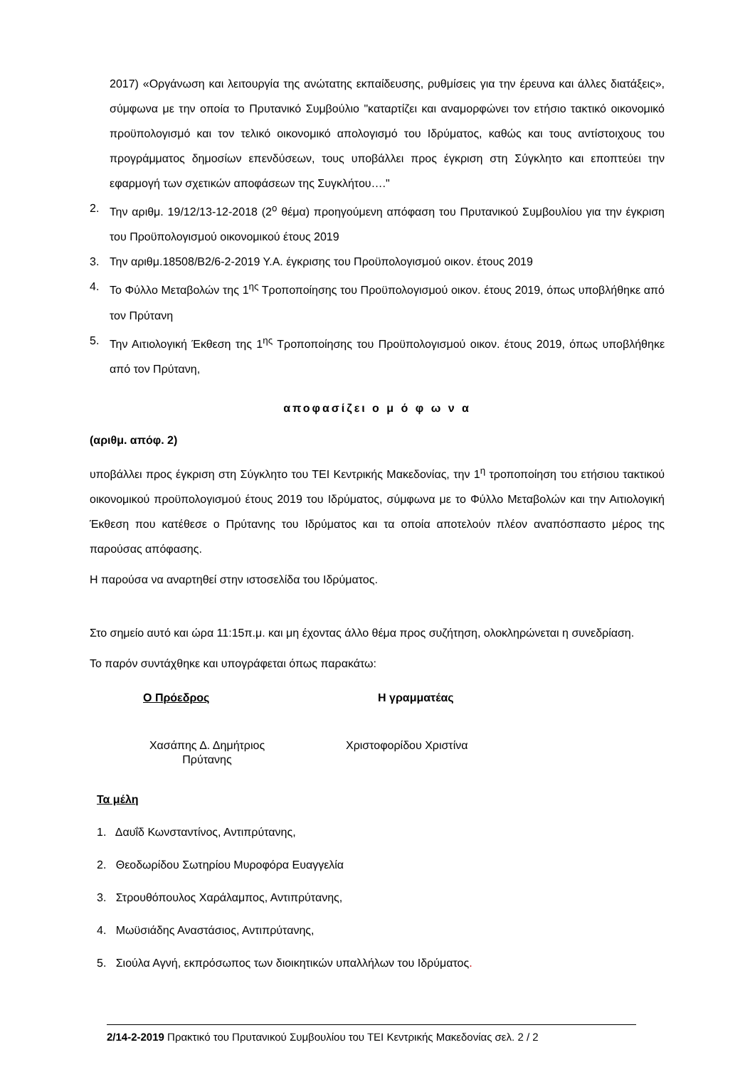2017) «Οργάνωση και λειτουργία της ανώτατης εκπαίδευσης, ρυθμίσεις για την έρευνα και άλλες διατάξεις», σύμφωνα με την οποία το Πρυτανικό Συμβούλιο "καταρτίζει και αναμορφώνει τον ετήσιο τακτικό οικονομικό προϋπολογισμό και τον τελικό οικονομικό απολογισμό του Ιδρύματος, καθώς και τους αντίστοιχους του προγράμματος δημοσίων επενδύσεων, τους υποβάλλει προς έγκριση στη Σύγκλητο και εποπτεύει την εφαρμογή των σχετικών αποφάσεων της Συγκλήτου…."
2. Την αριθμ. 19/12/13-12-2018 (2<sup>ο</sup> θέμα) προηγούμενη απόφαση του Πρυτανικού Συμβουλίου για την έγκριση του Προϋπολογισμού οικονομικού έτους 2019
3. Την αριθμ.18508/Β2/6-2-2019 Υ.Α. έγκρισης του Προϋπολογισμού οικον. έτους 2019
4. Το Φύλλο Μεταβολών της 1<sup>ης</sup> Τροποποίησης του Προϋπολογισμού οικον. έτους 2019, όπως υποβλήθηκε από τον Πρύτανη
5. Την Αιτιολογική Έκθεση της 1<sup>ης</sup> Τροποποίησης του Προϋπολογισμού οικον. έτους 2019, όπως υποβλήθηκε από τον Πρύτανη,
αποφασίζει ο μ ό φ ω ν α
(αριθμ. απόφ. 2)
υποβάλλει προς έγκριση στη Σύγκλητο του ΤΕΙ Κεντρικής Μακεδονίας, την 1<sup>η</sup> τροποποίηση του ετήσιου τακτικού οικονομικού προϋπολογισμού έτους 2019 του Ιδρύματος, σύμφωνα με το Φύλλο Μεταβολών και την Αιτιολογική Έκθεση που κατέθεσε ο Πρύτανης του Ιδρύματος και τα οποία αποτελούν πλέον αναπόσπαστο μέρος της παρούσας απόφασης.
Η παρούσα να αναρτηθεί στην ιστοσελίδα του Ιδρύματος.
Στο σημείο αυτό και ώρα 11:15π.μ. και μη έχοντας άλλο θέμα προς συζήτηση, ολοκληρώνεται η συνεδρίαση.
Το παρόν συντάχθηκε και υπογράφεται όπως παρακάτω:
Ο Πρόεδρος Η γραμματέας
Χασάπης Δ. Δημήτριος
Πρύτανης
Χριστοφορίδου Χριστίνα
Τα μέλη
1. Δαυΐδ Κωνσταντίνος, Αντιπρύτανης,
2. Θεοδωρίδου Σωτηρίου Μυροφόρα Ευαγγελία
3. Στρουθόπουλος Χαράλαμπος, Αντιπρύτανης,
4. Μωϋσιάδης Αναστάσιος, Αντιπρύτανης,
5. Σιούλα Αγνή, εκπρόσωπος των διοικητικών υπαλλήλων του Ιδρύματος.
2/14-2-2019 Πρακτικό του Πρυτανικού Συμβουλίου του ΤΕΙ Κεντρικής Μακεδονίας σελ. 2 / 2